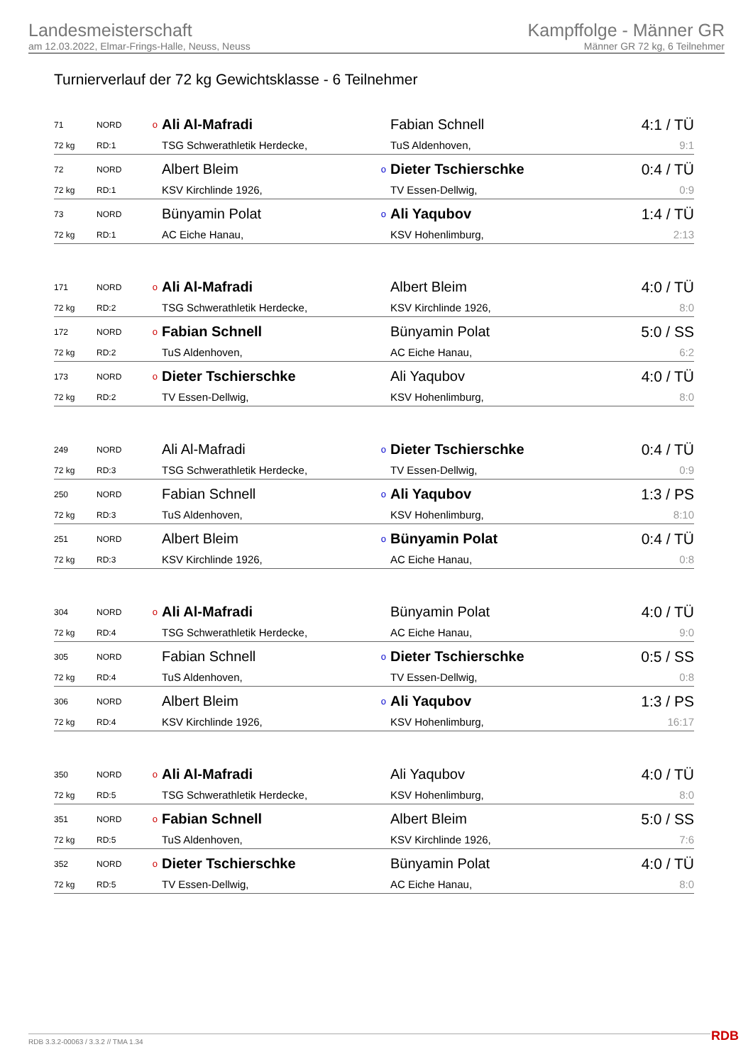Landesmeisterschaft
am 12.03.2022, Elmar-Frings-Halle, Neuss, Neuss
Kampffolge - Männer GR
Männer GR 72 kg, 6 Teilnehmer
Turnierverlauf der 72 kg Gewichtsklasse - 6 Teilnehmer
| 71 | NORD | o | Ali Al-Mafradi | | Fabian Schnell | 4:1 / TÜ |
| 72 kg | RD:1 | | TSG Schwerathletik Herdecke, | | TuS Aldenhoven, | 9:1 |
| 72 | NORD | | Albert Bleim | o | Dieter Tschierschke | 0:4 / TÜ |
| 72 kg | RD:1 | | KSV Kirchlinde 1926, | | TV Essen-Dellwig, | 0:9 |
| 73 | NORD | | Bünyamin Polat | o | Ali Yaqubov | 1:4 / TÜ |
| 72 kg | RD:1 | | AC Eiche Hanau, | | KSV Hohenlimburg, | 2:13 |
| 171 | NORD | o | Ali Al-Mafradi | | Albert Bleim | 4:0 / TÜ |
| 72 kg | RD:2 | | TSG Schwerathletik Herdecke, | | KSV Kirchlinde 1926, | 8:0 |
| 172 | NORD | o | Fabian Schnell | | Bünyamin Polat | 5:0 / SS |
| 72 kg | RD:2 | | TuS Aldenhoven, | | AC Eiche Hanau, | 6:2 |
| 173 | NORD | o | Dieter Tschierschke | | Ali Yaqubov | 4:0 / TÜ |
| 72 kg | RD:2 | | TV Essen-Dellwig, | | KSV Hohenlimburg, | 8:0 |
| 249 | NORD | | Ali Al-Mafradi | o | Dieter Tschierschke | 0:4 / TÜ |
| 72 kg | RD:3 | | TSG Schwerathletik Herdecke, | | TV Essen-Dellwig, | 0:9 |
| 250 | NORD | | Fabian Schnell | o | Ali Yaqubov | 1:3 / PS |
| 72 kg | RD:3 | | TuS Aldenhoven, | | KSV Hohenlimburg, | 8:10 |
| 251 | NORD | | Albert Bleim | o | Bünyamin Polat | 0:4 / TÜ |
| 72 kg | RD:3 | | KSV Kirchlinde 1926, | | AC Eiche Hanau, | 0:8 |
| 304 | NORD | o | Ali Al-Mafradi | | Bünyamin Polat | 4:0 / TÜ |
| 72 kg | RD:4 | | TSG Schwerathletik Herdecke, | | AC Eiche Hanau, | 9:0 |
| 305 | NORD | | Fabian Schnell | o | Dieter Tschierschke | 0:5 / SS |
| 72 kg | RD:4 | | TuS Aldenhoven, | | TV Essen-Dellwig, | 0:8 |
| 306 | NORD | | Albert Bleim | o | Ali Yaqubov | 1:3 / PS |
| 72 kg | RD:4 | | KSV Kirchlinde 1926, | | KSV Hohenlimburg, | 16:17 |
| 350 | NORD | o | Ali Al-Mafradi | | Ali Yaqubov | 4:0 / TÜ |
| 72 kg | RD:5 | | TSG Schwerathletik Herdecke, | | KSV Hohenlimburg, | 8:0 |
| 351 | NORD | o | Fabian Schnell | | Albert Bleim | 5:0 / SS |
| 72 kg | RD:5 | | TuS Aldenhoven, | | KSV Kirchlinde 1926, | 7:6 |
| 352 | NORD | o | Dieter Tschierschke | | Bünyamin Polat | 4:0 / TÜ |
| 72 kg | RD:5 | | TV Essen-Dellwig, | | AC Eiche Hanau, | 8:0 |
RDB 3.3.2-00063 / 3.3.2 // TMA 1.34
RDB